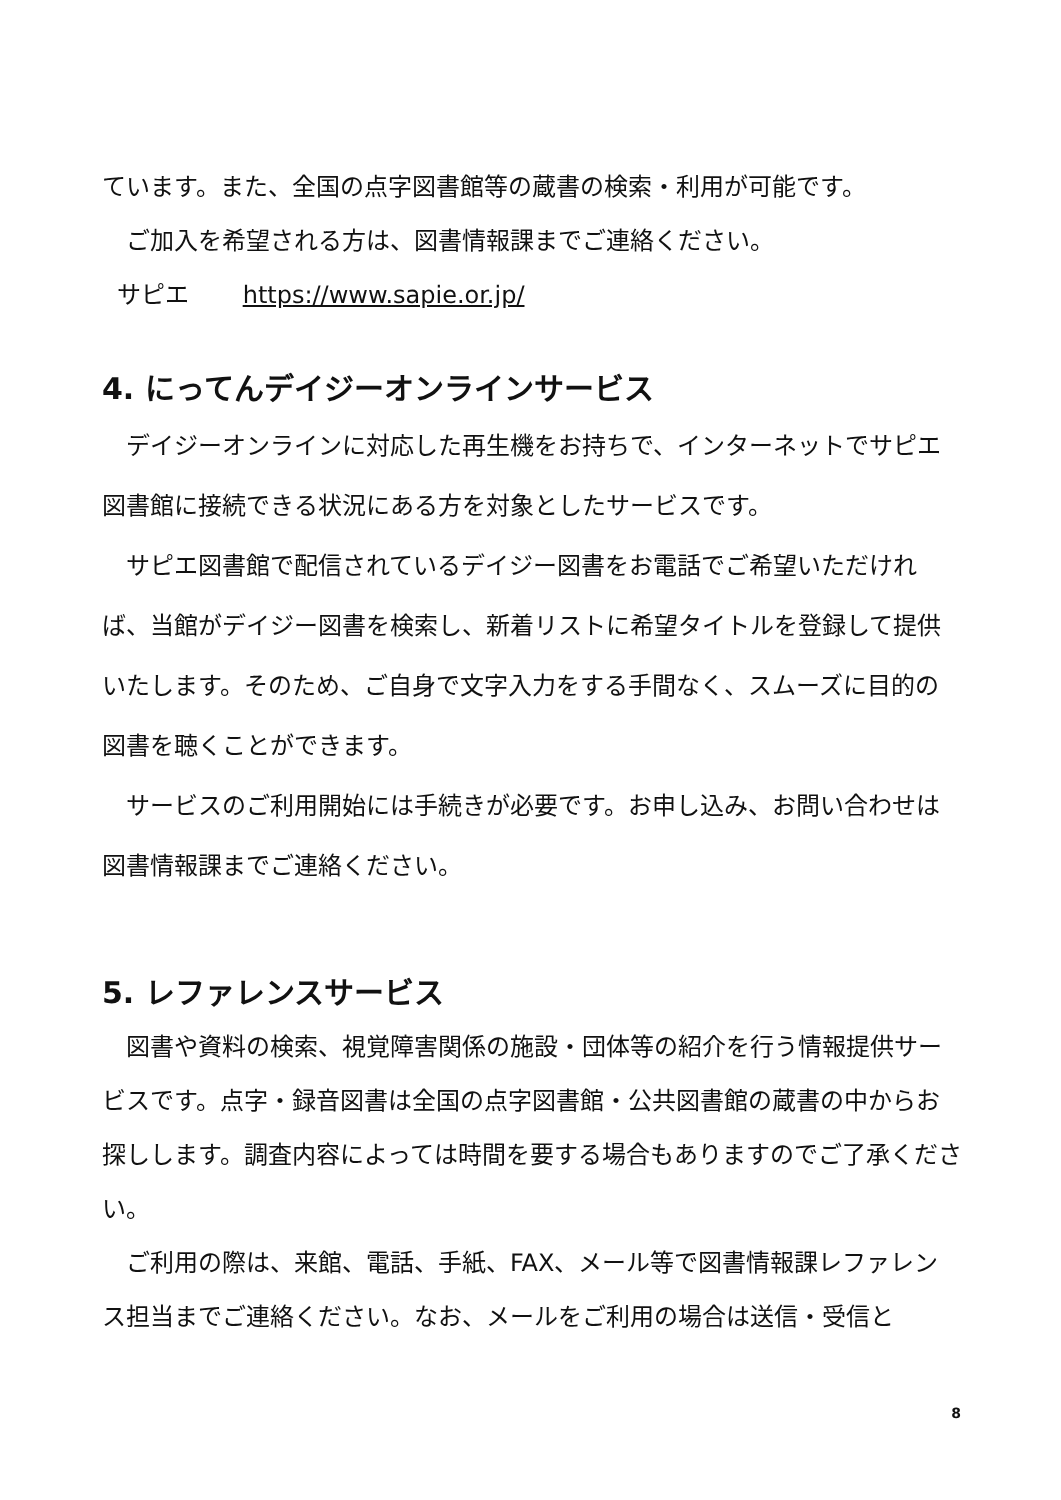ています。また、全国の点字図書館等の蔵書の検索・利用が可能です。
　ご加入を希望される方は、図書情報課までご連絡ください。
サピエ https://www.sapie.or.jp/
4. にってんデイジーオンラインサービス
　デイジーオンラインに対応した再生機をお持ちで、インターネットでサピエ図書館に接続できる状況にある方を対象としたサービスです。
　サピエ図書館で配信されているデイジー図書をお電話でご希望いただければ、当館がデイジー図書を検索し、新着リストに希望タイトルを登録して提供いたします。そのため、ご自身で文字入力をする手間なく、スムーズに目的の図書を聴くことができます。
　サービスのご利用開始には手続きが必要です。お申し込み、お問い合わせは図書情報課までご連絡ください。
5. レファレンスサービス
　図書や資料の検索、視覚障害関係の施設・団体等の紹介を行う情報提供サービスです。点字・録音図書は全国の点字図書館・公共図書館の蔵書の中からお探しします。調査内容によっては時間を要する場合もありますのでご了承ください。
　ご利用の際は、来館、電話、手紙、FAX、メール等で図書情報課レファレンス担当までご連絡ください。なお、メールをご利用の場合は送信・受信と
8